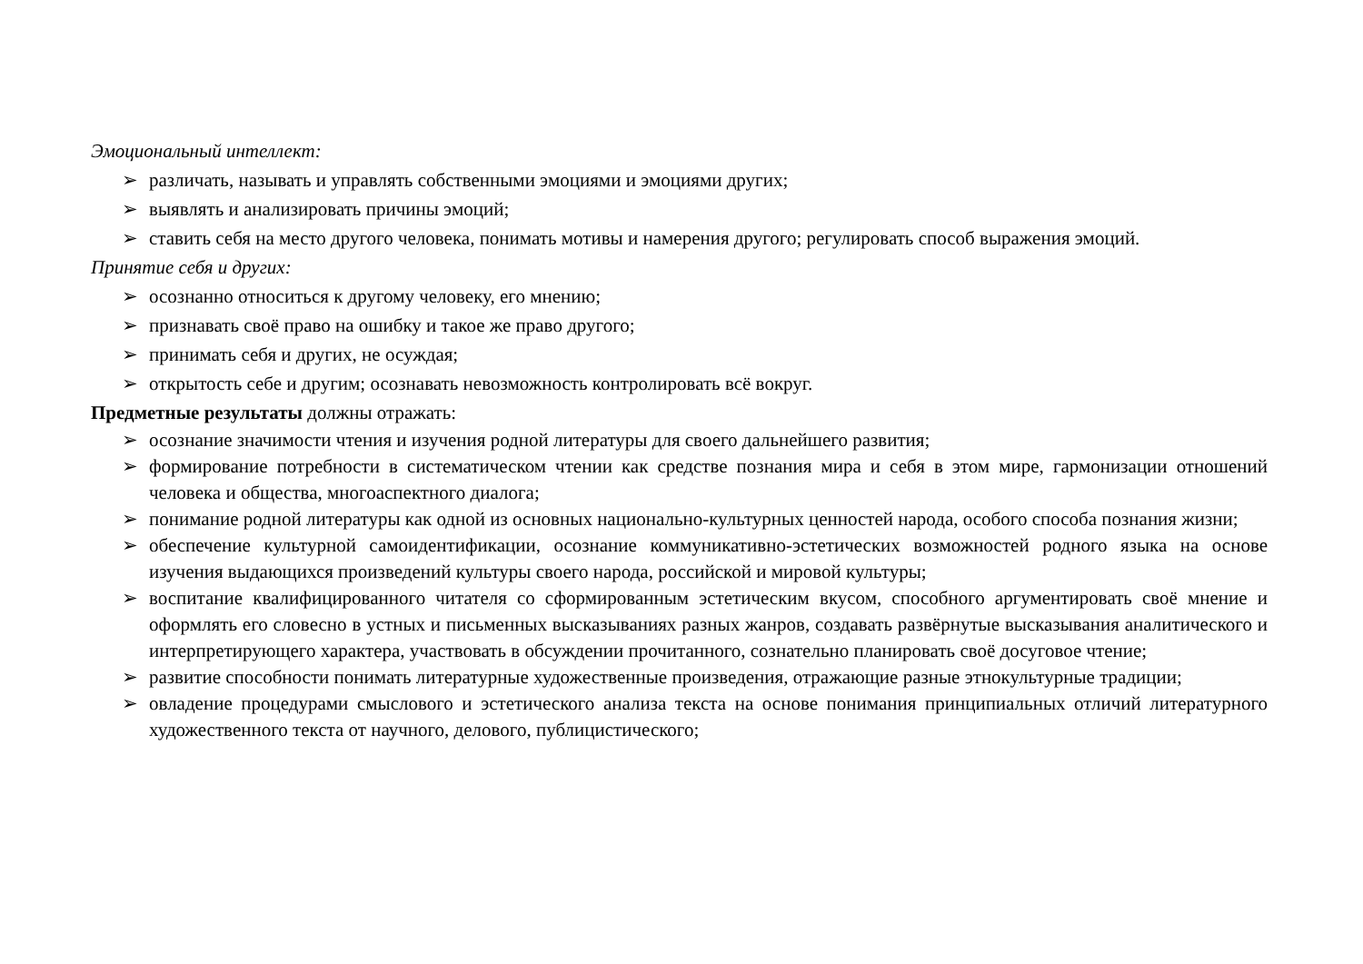Эмоциональный интеллект:
➢ различать, называть и управлять собственными эмоциями и эмоциями других;
➢ выявлять и анализировать причины эмоций;
➢ ставить себя на место другого человека, понимать мотивы и намерения другого; регулировать способ выражения эмоций.
Принятие себя и других:
➢ осознанно относиться к другому человеку, его мнению;
➢ признавать своё право на ошибку и такое же право другого;
➢ принимать себя и других, не осуждая;
➢ открытость себе и другим; осознавать невозможность контролировать всё вокруг.
Предметные результаты должны отражать:
➢ осознание значимости чтения и изучения родной литературы для своего дальнейшего развития;
➢ формирование потребности в систематическом чтении как средстве познания мира и себя в этом мире, гармонизации отношений человека и общества, многоаспектного диалога;
➢ понимание родной литературы как одной из основных национально-культурных ценностей народа, особого способа познания жизни;
➢ обеспечение культурной самоидентификации, осознание коммуникативно-эстетических возможностей родного языка на основе изучения выдающихся произведений культуры своего народа, российской и мировой культуры;
➢ воспитание квалифицированного читателя со сформированным эстетическим вкусом, способного аргументировать своё мнение и оформлять его словесно в устных и письменных высказываниях разных жанров, создавать развёрнутые высказывания аналитического и интерпретирующего характера, участвовать в обсуждении прочитанного, сознательно планировать своё досуговое чтение;
➢ развитие способности понимать литературные художественные произведения, отражающие разные этнокультурные традиции;
➢ овладение процедурами смыслового и эстетического анализа текста на основе понимания принципиальных отличий литературного художественного текста от научного, делового, публицистического;